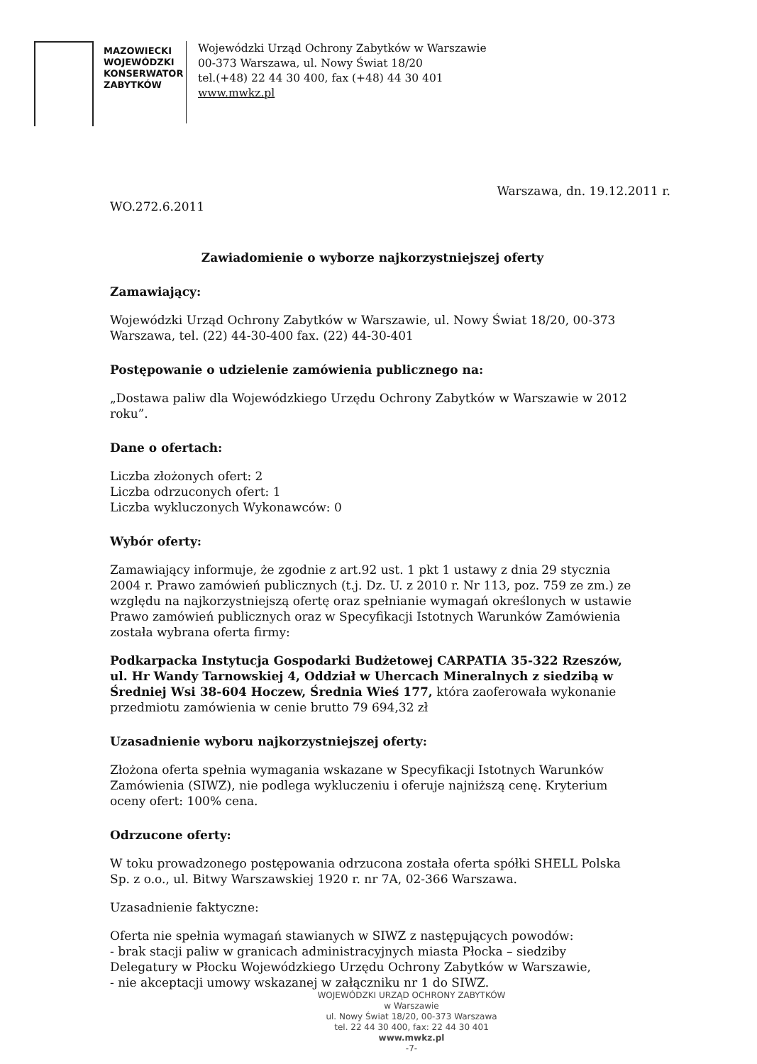MAZOWIECKI
WOJEWÓDZKI
KONSERWATOR
ZABYTKÓW
Wojewódzki Urząd Ochrony Zabytków w Warszawie
00-373 Warszawa, ul. Nowy Świat 18/20
tel.(+48) 22 44 30 400, fax (+48) 44 30 401
www.mwkz.pl
Warszawa, dn. 19.12.2011 r.
WO.272.6.2011
Zawiadomienie o wyborze najkorzystniejszej oferty
Zamawiający:
Wojewódzki Urząd Ochrony Zabytków w Warszawie, ul. Nowy Świat 18/20, 00-373 Warszawa, tel. (22) 44-30-400 fax. (22) 44-30-401
Postępowanie o udzielenie zamówienia publicznego na:
„Dostawa paliw dla Wojewódzkiego Urzędu Ochrony Zabytków w Warszawie w 2012 roku”.
Dane o ofertach:
Liczba złożonych ofert: 2
Liczba odrzuconych ofert: 1
Liczba wykluczonych Wykonawców: 0
Wybór oferty:
Zamawiający informuje, że zgodnie z art.92 ust. 1 pkt 1 ustawy z dnia 29 stycznia 2004 r. Prawo zamówień publicznych (t.j. Dz. U. z 2010 r. Nr 113, poz. 759 ze zm.) ze względu na najkorzystniejszą ofertę oraz spełnianie wymagań określonych w ustawie Prawo zamówień publicznych oraz w Specyfikacji Istotnych Warunków Zamówienia została wybrana oferta firmy:
Podkarpacka Instytucja Gospodarki Budżetowej CARPATIA 35-322 Rzeszów, ul. Hr Wandy Tarnowskiej 4, Oddział w Uhercach Mineralnych z siedzibą w Średniej Wsi 38-604 Hoczew, Średnia Wieś 177, która zaoferowała wykonanie przedmiotu zamówienia w cenie brutto 79 694,32 zł
Uzasadnienie wyboru najkorzystniejszej oferty:
Złożona oferta spełnia wymagania wskazane w Specyfikacji Istotnych Warunków Zamówienia (SIWZ), nie podlega wykluczeniu i oferuje najniższą cenę. Kryterium oceny ofert: 100% cena.
Odrzucone oferty:
W toku prowadzonego postępowania odrzucona została oferta spółki SHELL Polska Sp. z o.o., ul. Bitwy Warszawskiej 1920 r. nr 7A, 02-366 Warszawa.
Uzasadnienie faktyczne:
Oferta nie spełnia wymagań stawianych w SIWZ z następujących powodów:
- brak stacji paliw w granicach administracyjnych miasta Płocka – siedziby Delegatury w Płocku Wojewódzkiego Urzędu Ochrony Zabytków w Warszawie,
- nie akceptacji umowy wskazanej w załączniku nr 1 do SIWZ.
WOJEWÓDZKI URZĄD OCHRONY ZABYTKÓW
w Warszawie
ul. Nowy Świat 18/20, 00-373 Warszawa
tel. 22 44 30 400, fax: 22 44 30 401
www.mwkz.pl
-7-